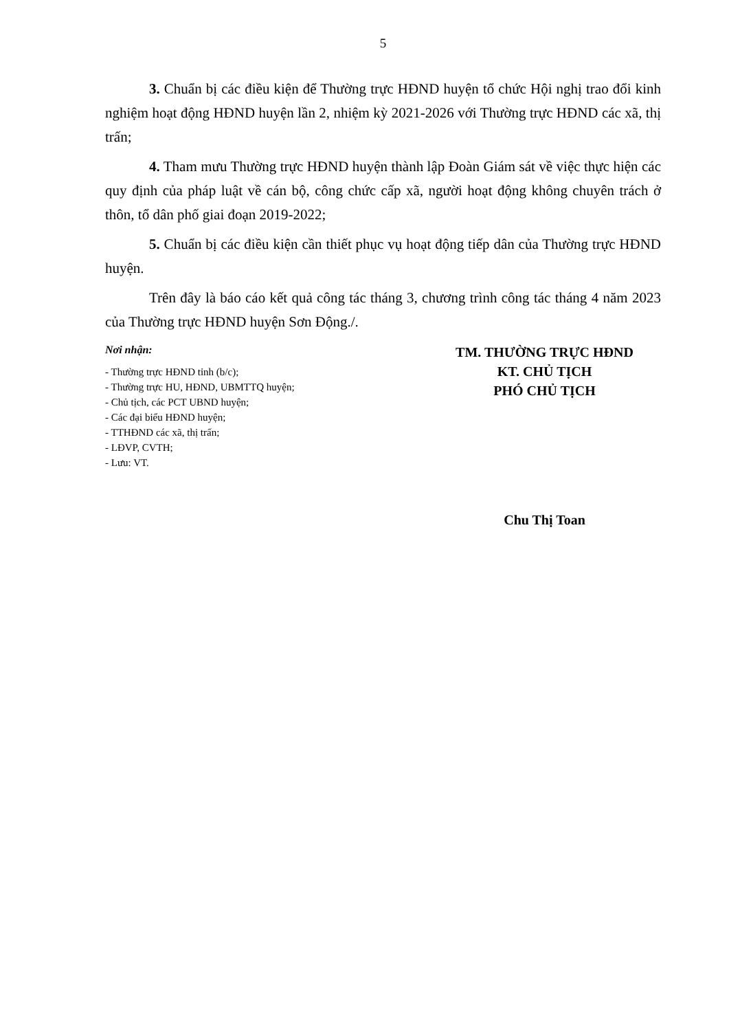5
3. Chuẩn bị các điều kiện để Thường trực HĐND huyện tổ chức Hội nghị trao đổi kinh nghiệm hoạt động HĐND huyện lần 2, nhiệm kỳ 2021-2026 với Thường trực HĐND các xã, thị trấn;
4. Tham mưu Thường trực HĐND huyện thành lập Đoàn Giám sát về việc thực hiện các quy định của pháp luật về cán bộ, công chức cấp xã, người hoạt động không chuyên trách ở thôn, tổ dân phố giai đoạn 2019-2022;
5. Chuẩn bị các điều kiện cần thiết phục vụ hoạt động tiếp dân của Thường trực HĐND huyện.
Trên đây là báo cáo kết quả công tác tháng 3, chương trình công tác tháng 4 năm 2023 của Thường trực HĐND huyện Sơn Động./.
Nơi nhận:
- Thường trực HĐND tỉnh (b/c);
- Thường trực HU, HĐND, UBMTTQ huyện;
- Chủ tịch, các PCT UBND huyện;
- Các đại biểu HĐND huyện;
- TTHĐND các xã, thị trấn;
- LĐVP, CVTH;
- Lưu: VT.
TM. THƯỜNG TRỰC HĐND
KT. CHỦ TỊCH
PHÓ CHỦ TỊCH
Chu Thị Toan